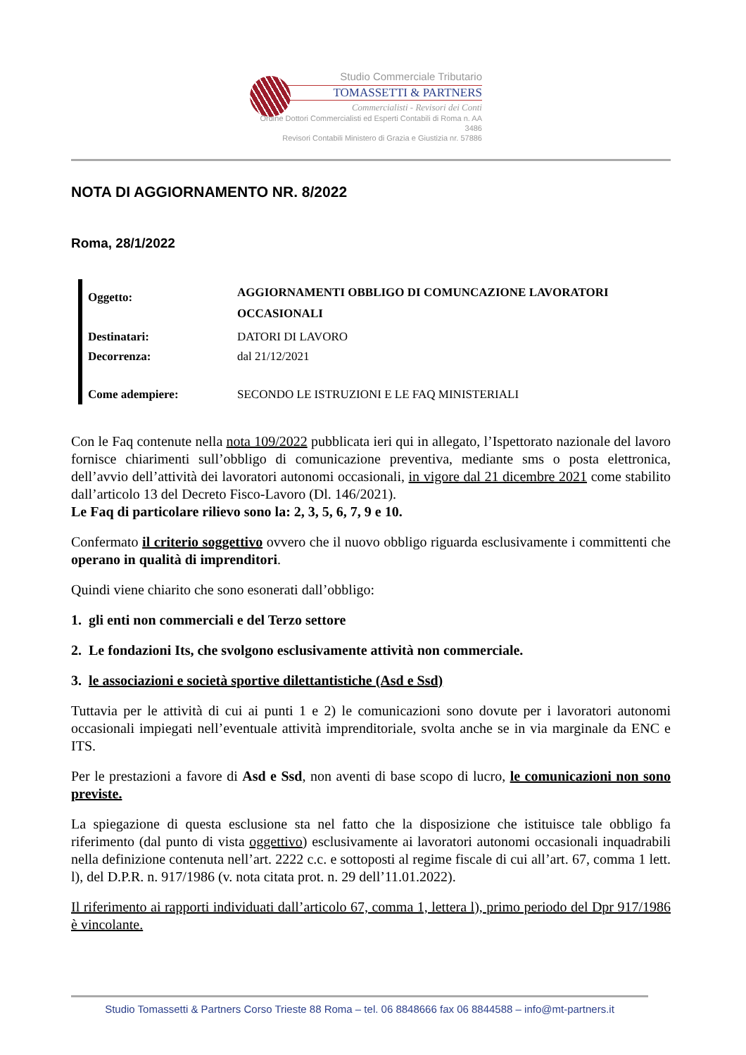Studio Commerciale Tributario
TOMASSETTI & PARTNERS
Commercialisti - Revisori dei Conti
Ordine Dottori Commercialisti ed Esperti Contabili di Roma n. AA 3486
Revisori Contabili Ministero di Grazia e Giustizia nr. 57886
NOTA DI AGGIORNAMENTO NR. 8/2022
Roma, 28/1/2022
| Oggetto: | AGGIORNAMENTI OBBLIGO DI COMUNCAZIONE LAVORATORI OCCASIONALI |
| Destinatari: | DATORI DI LAVORO |
| Decorrenza: | dal 21/12/2021 |
| Come adempiere: | SECONDO LE ISTRUZIONI E LE FAQ MINISTERIALI |
Con le Faq contenute nella nota 109/2022 pubblicata ieri qui in allegato, l’Ispettorato nazionale del lavoro fornisce chiarimenti sull’obbligo di comunicazione preventiva, mediante sms o posta elettronica, dell’avvio dell’attività dei lavoratori autonomi occasionali, in vigore dal 21 dicembre 2021 come stabilito dall’articolo 13 del Decreto Fisco-Lavoro (Dl. 146/2021).
Le Faq di particolare rilievo sono la: 2, 3, 5, 6, 7, 9 e 10.
Confermato il criterio soggettivo ovvero che il nuovo obbligo riguarda esclusivamente i committenti che operano in qualità di imprenditori.
Quindi viene chiarito che sono esonerati dall’obbligo:
1. gli enti non commerciali e del Terzo settore
2. Le fondazioni Its, che svolgono esclusivamente attività non commerciale.
3. le associazioni e società sportive dilettantistiche (Asd e Ssd)
Tuttavia per le attività di cui ai punti 1 e 2) le comunicazioni sono dovute per i lavoratori autonomi occasionali impiegati nell’eventuale attività imprenditoriale, svolta anche se in via marginale da ENC e ITS.
Per le prestazioni a favore di Asd e Ssd, non aventi di base scopo di lucro, le comunicazioni non sono previste.
La spiegazione di questa esclusione sta nel fatto che la disposizione che istituisce tale obbligo fa riferimento (dal punto di vista oggettivo) esclusivamente ai lavoratori autonomi occasionali inquadrabili nella definizione contenuta nell’art. 2222 c.c. e sottoposti al regime fiscale di cui all’art. 67, comma 1 lett. l), del D.P.R. n. 917/1986 (v. nota citata prot. n. 29 dell’11.01.2022).
Il riferimento ai rapporti individuati dall’articolo 67, comma 1, lettera l), primo periodo del Dpr 917/1986 è vincolante.
Studio Tomassetti & Partners Corso Trieste 88 Roma – tel. 06 8848666 fax 06 8844588 – info@mt-partners.it